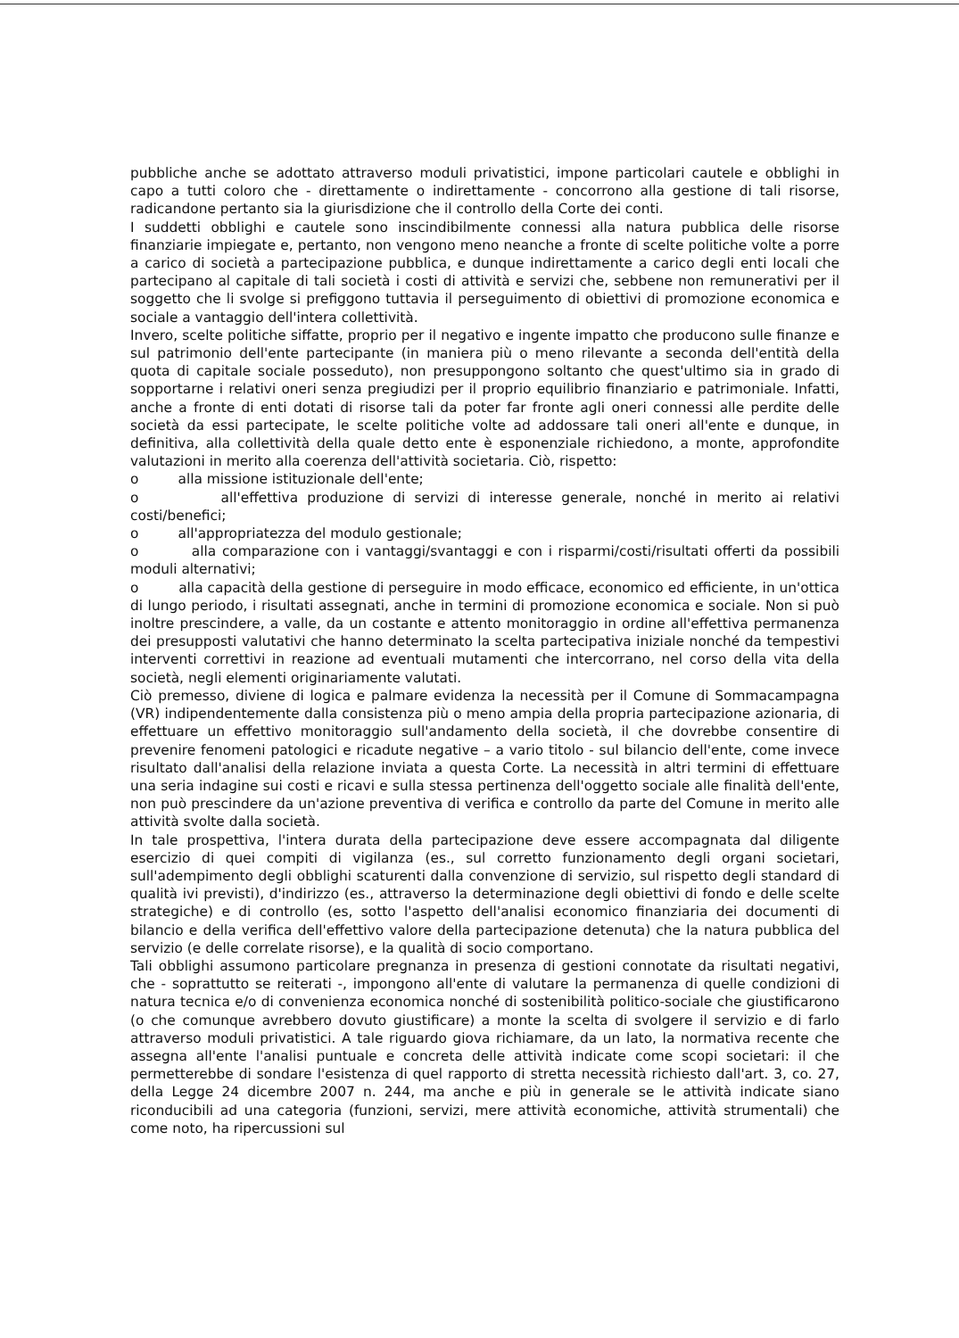pubbliche anche se adottato attraverso moduli privatistici, impone particolari cautele e obblighi in capo a tutti coloro che - direttamente o indirettamente - concorrono alla gestione di tali risorse, radicandone pertanto sia la giurisdizione che il controllo della Corte dei conti.
I suddetti obblighi e cautele sono inscindibilmente connessi alla natura pubblica delle risorse finanziarie impiegate e, pertanto, non vengono meno neanche a fronte di scelte politiche volte a porre a carico di società a partecipazione pubblica, e dunque indirettamente a carico degli enti locali che partecipano al capitale di tali società i costi di attività e servizi che, sebbene non remunerativi per il soggetto che li svolge si prefiggono tuttavia il perseguimento di obiettivi di promozione economica e sociale a vantaggio dell'intera collettività.
Invero, scelte politiche siffatte, proprio per il negativo e ingente impatto che producono sulle finanze e sul patrimonio dell'ente partecipante (in maniera più o meno rilevante a seconda dell'entità della quota di capitale sociale posseduto), non presuppongono soltanto che quest'ultimo sia in grado di sopportarne i relativi oneri senza pregiudizi per il proprio equilibrio finanziario e patrimoniale. Infatti, anche a fronte di enti dotati di risorse tali da poter far fronte agli oneri connessi alle perdite delle società da essi partecipate, le scelte politiche volte ad addossare tali oneri all'ente e dunque, in definitiva, alla collettività della quale detto ente è esponenziale richiedono, a monte, approfondite valutazioni in merito alla coerenza dell'attività societaria. Ciò, rispetto:
o alla missione istituzionale dell'ente;
o all'effettiva produzione di servizi di interesse generale, nonché in merito ai relativi costi/benefici;
o all'appropriatezza del modulo gestionale;
o alla comparazione con i vantaggi/svantaggi e con i risparmi/costi/risultati offerti da possibili moduli alternativi;
o alla capacità della gestione di perseguire in modo efficace, economico ed efficiente, in un'ottica di lungo periodo, i risultati assegnati, anche in termini di promozione economica e sociale. Non si può inoltre prescindere, a valle, da un costante e attento monitoraggio in ordine all'effettiva permanenza dei presupposti valutativi che hanno determinato la scelta partecipativa iniziale nonché da tempestivi interventi correttivi in reazione ad eventuali mutamenti che intercorrano, nel corso della vita della società, negli elementi originariamente valutati.
Ciò premesso, diviene di logica e palmare evidenza la necessità per il Comune di Sommacampagna (VR) indipendentemente dalla consistenza più o meno ampia della propria partecipazione azionaria, di effettuare un effettivo monitoraggio sull'andamento della società, il che dovrebbe consentire di prevenire fenomeni patologici e ricadute negative – a vario titolo - sul bilancio dell'ente, come invece risultato dall'analisi della relazione inviata a questa Corte. La necessità in altri termini di effettuare una seria indagine sui costi e ricavi e sulla stessa pertinenza dell'oggetto sociale alle finalità dell'ente, non può prescindere da un'azione preventiva di verifica e controllo da parte del Comune in merito alle attività svolte dalla società.
In tale prospettiva, l'intera durata della partecipazione deve essere accompagnata dal diligente esercizio di quei compiti di vigilanza (es., sul corretto funzionamento degli organi societari, sull'adempimento degli obblighi scaturenti dalla convenzione di servizio, sul rispetto degli standard di qualità ivi previsti), d'indirizzo (es., attraverso la determinazione degli obiettivi di fondo e delle scelte strategiche) e di controllo (es, sotto l'aspetto dell'analisi economico finanziaria dei documenti di bilancio e della verifica dell'effettivo valore della partecipazione detenuta) che la natura pubblica del servizio (e delle correlate risorse), e la qualità di socio comportano.
Tali obblighi assumono particolare pregnanza in presenza di gestioni connotate da risultati negativi, che - soprattutto se reiterati -, impongono all'ente di valutare la permanenza di quelle condizioni di natura tecnica e/o di convenienza economica nonché di sostenibilità politico-sociale che giustificarono (o che comunque avrebbero dovuto giustificare) a monte la scelta di svolgere il servizio e di farlo attraverso moduli privatistici. A tale riguardo giova richiamare, da un lato, la normativa recente che assegna all'ente l'analisi puntuale e concreta delle attività indicate come scopi societari: il che permetterebbe di sondare l'esistenza di quel rapporto di stretta necessità richiesto dall'art. 3, co. 27, della Legge 24 dicembre 2007 n. 244, ma anche e più in generale se le attività indicate siano riconducibili ad una categoria (funzioni, servizi, mere attività economiche, attività strumentali) che come noto, ha ripercussioni sul